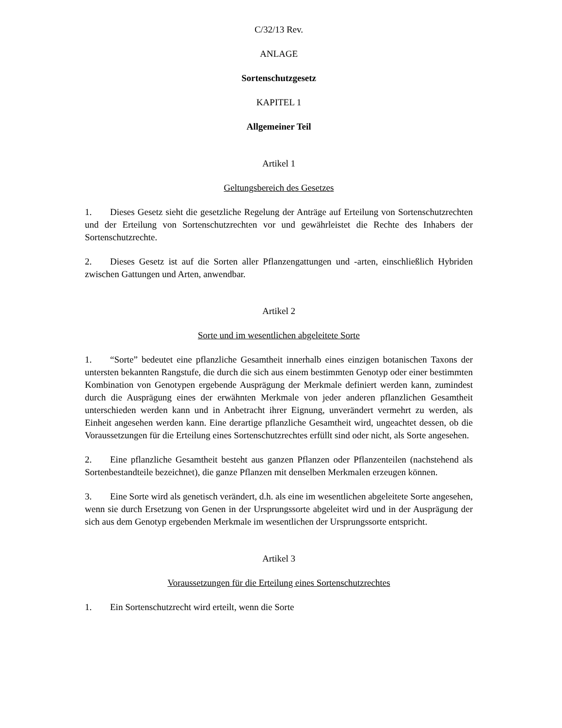C/32/13 Rev.
ANLAGE
Sortenschutzgesetz
KAPITEL 1
Allgemeiner Teil
Artikel 1
Geltungsbereich des Gesetzes
1. Dieses Gesetz sieht die gesetzliche Regelung der Anträge auf Erteilung von Sortenschutzrechten und der Erteilung von Sortenschutzrechten vor und gewährleistet die Rechte des Inhabers der Sortenschutzrechte.
2. Dieses Gesetz ist auf die Sorten aller Pflanzengattungen und -arten, einschließlich Hybriden zwischen Gattungen und Arten, anwendbar.
Artikel 2
Sorte und im wesentlichen abgeleitete Sorte
1. “Sorte” bedeutet eine pflanzliche Gesamtheit innerhalb eines einzigen botanischen Taxons der untersten bekannten Rangstufe, die durch die sich aus einem bestimmten Genotyp oder einer bestimmten Kombination von Genotypen ergebende Ausprägung der Merkmale definiert werden kann, zumindest durch die Ausprägung eines der erwähnten Merkmale von jeder anderen pflanzlichen Gesamtheit unterschieden werden kann und in Anbetracht ihrer Eignung, unverändert vermehrt zu werden, als Einheit angesehen werden kann. Eine derartige pflanzliche Gesamtheit wird, ungeachtet dessen, ob die Voraussetzungen für die Erteilung eines Sortenschutzrechtes erfüllt sind oder nicht, als Sorte angesehen.
2. Eine pflanzliche Gesamtheit besteht aus ganzen Pflanzen oder Pflanzenteilen (nachstehend als Sortenbestandteile bezeichnet), die ganze Pflanzen mit denselben Merkmalen erzeugen können.
3. Eine Sorte wird als genetisch verändert, d.h. als eine im wesentlichen abgeleitete Sorte angesehen, wenn sie durch Ersetzung von Genen in der Ursprungssorte abgeleitet wird und in der Ausprägung der sich aus dem Genotyp ergebenden Merkmale im wesentlichen der Ursprungssorte entspricht.
Artikel 3
Voraussetzungen für die Erteilung eines Sortenschutzrechtes
1. Ein Sortenschutzrecht wird erteilt, wenn die Sorte